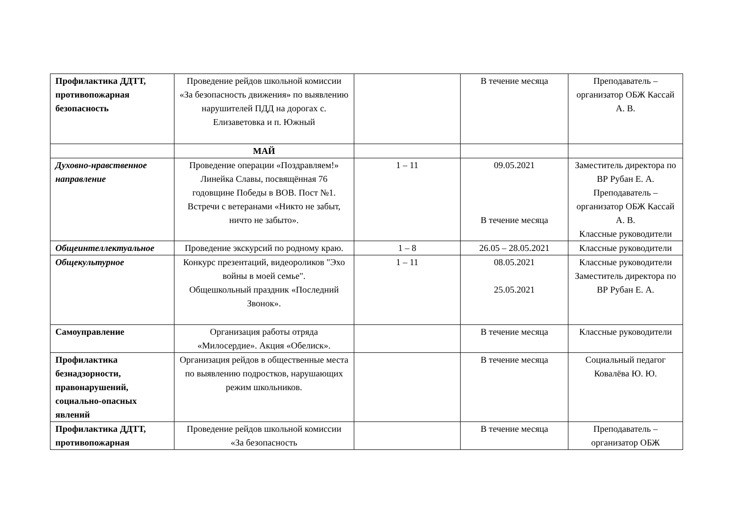| Профилактика ДДТТ, противопожарная безопасность | Проведение рейдов школьной комиссии «За безопасность движения» по выявлению нарушителей ПДД на дорогах с. Елизаветовка и п. Южный | | В течение месяца | Преподаватель – организатор ОБЖ Кассай А. В. |
| | МАЙ | | | |
| Духовно-нравственное направление | Проведение операции «Поздравляем!» Линейка Славы, посвящённая 76 годовщине Победы в ВОВ. Пост №1. Встречи с ветеранами «Никто не забыт, ничто не забыто». | 1 – 11 | 09.05.2021 В течение месяца | Заместитель директора по ВР Рубан Е. А. Преподаватель – организатор ОБЖ Кассай А. В. Классные руководители |
| Общеинтеллектуальное | Проведение экскурсий по родному краю. | 1 – 8 | 26.05 – 28.05.2021 | Классные руководители |
| Общекультурное | Конкурс презентаций, видеороликов "Эхо войны в моей семье". Общешкольный праздник «Последний Звонок». | 1 – 11 | 08.05.2021 25.05.2021 | Классные руководители Заместитель директора по ВР Рубан Е. А. |
| Самоуправление | Организация работы отряда «Милосердие». Акция «Обелиск». | | В течение месяца | Классные руководители |
| Профилактика безнадзорности, правонарушений, социально-опасных явлений | Организация рейдов в общественные места по выявлению подростков, нарушающих режим школьников. | | В течение месяца | Социальный педагог Ковалёва Ю. Ю. |
| Профилактика ДДТТ, противопожарная | Проведение рейдов школьной комиссии «За безопасность | | В течение месяца | Преподаватель – организатор ОБЖ |